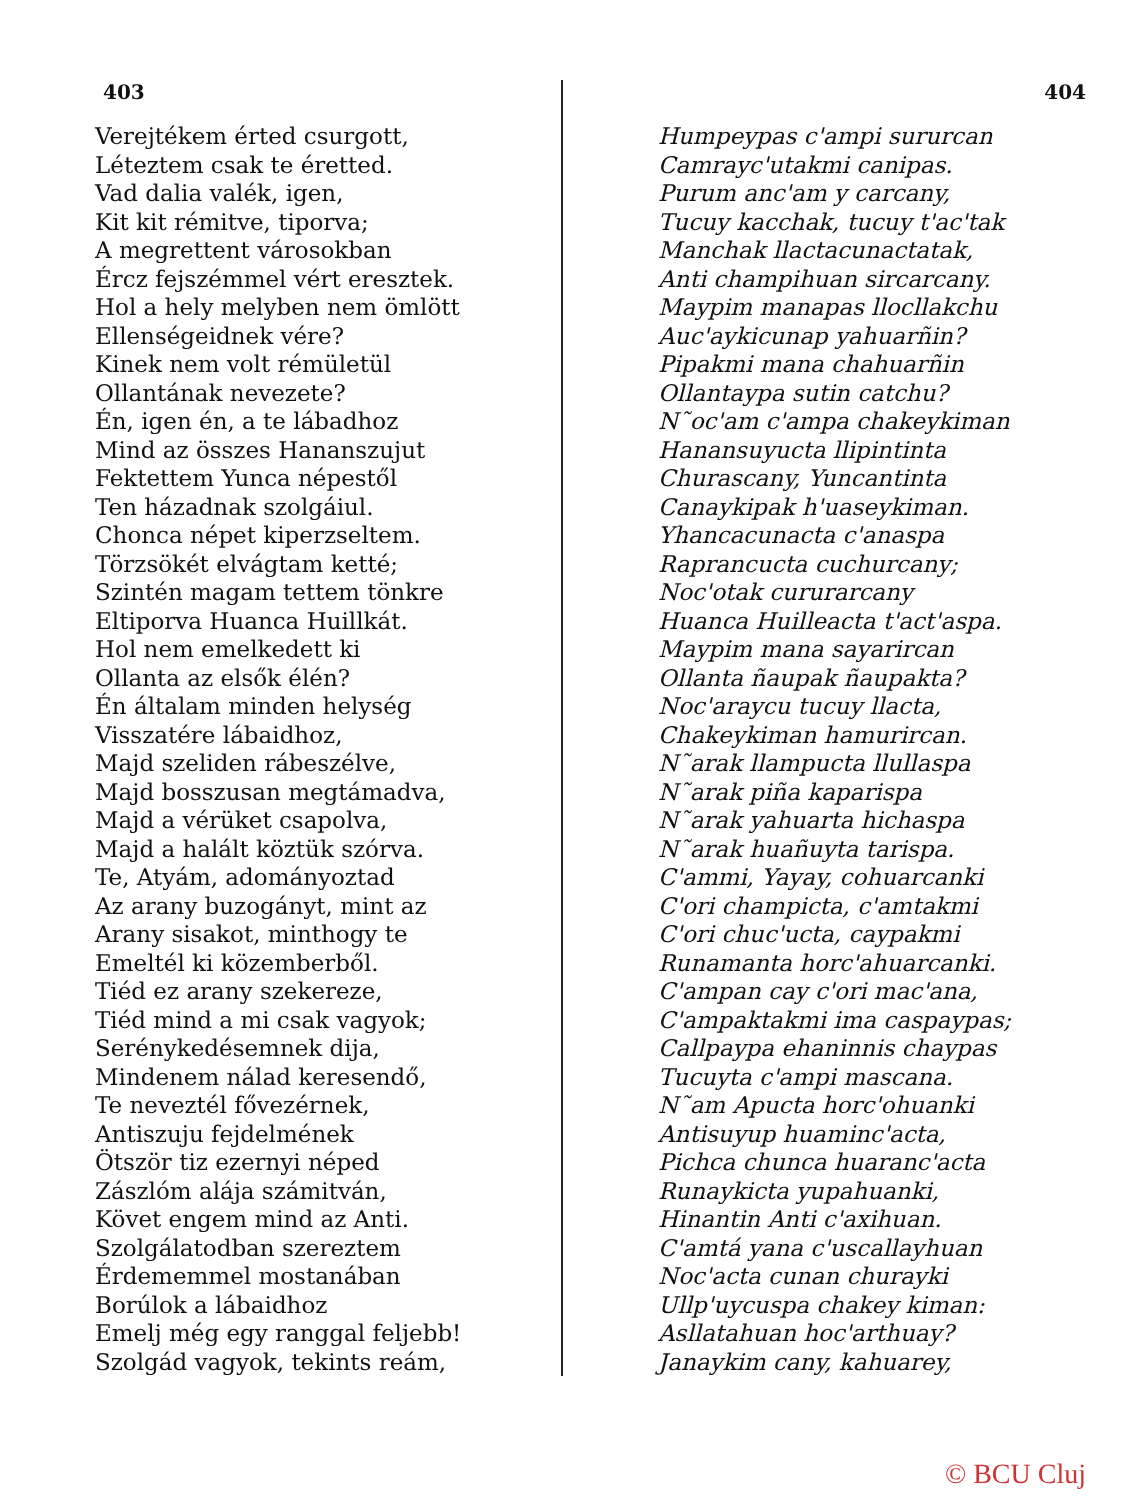403
Verejtékem érted csurgott,
Léteztem csak te éretted.
Vad dalia valék, igen,
Kit kit rémitve, tiporva;
A megrettent városokban
Ércz fejszémmel vért eresztek.
Hol a hely melyben nem ömlött
Ellenségeidnek vére?
Kinek nem volt rémületül
Ollantának nevezete?
Én, igen én, a te lábadhoz
Mind az összes Hananszujut
Fektettem Yunca népestől
Ten házadnak szolgáiul.
Chonca népet kiperzseltem.
Törzsökét elvágtam ketté;
Szintén magam tettem tönkre
Eltiporva Huanca Huillkát.
Hol nem emelkedett ki
Ollanta az elsők élén?
Én általam minden helység
Visszatére lábaidhoz,
Majd szeliden rábeszélve,
Majd bosszusan megtámadva,
Majd a vérüket csapolva,
Majd a halált köztük szórva.
Te, Atyám, adományoztad
Az arany buzogányt, mint az
Arany sisakot, minthogy te
Emeltél ki közemberből.
Tiéd ez arany szekereze,
Tiéd mind a mi csak vagyok;
Serénykedésemnek dija,
Mindenem nálad keresendő,
Te neveztél fővezérnek,
Antiszuju fejdelmének
Ötször tiz ezernyi néped
Zászlóm alája számitván,
Követ engem mind az Anti.
Szolgálatodban szereztem
Érdememmel mostanában
Borúlok a lábaidhoz
Emelj még egy ranggal feljebb!
Szolgád vagyok, tekints reám,
404
Humpeypas c'ampi sururcan
Camrayc'utakmi canipas.
Purum anc'am y carcany,
Tucuy kacchak, tucuy t'ac'tak
Manchak llactacunactatak,
Anti champihuan sircarcany.
Maypim manapas llocllakchu
Auc'aykicunap yahuarñin?
Pipakmi mana chahuarñin
Ollantaypa sutin catchu?
N˜oc'am c'ampa chakeykiman
Hanansuyucta llipintinta
Churascany, Yuncantinta
Canaykipak h'uaseykiman.
Yhancacunacta c'anaspa
Raprancucta cuchurcany;
Noc'otak cururarcany
Huanca Huilleacta t'act'aspa.
Maypim mana sayarircan
Ollanta ñaupak ñaupakta?
Noc'araycu tucuy llacta,
Chakeykiman hamurircan.
N˜arak llampucta llullaspa
N˜arak piña kaparispa
N˜arak yahuarta hichaspa
N˜arak huañuyta tarispa.
C'ammi, Yayay, cohuarcanki
C'ori champicta, c'amtakmi
C'ori chuc'ucta, caypakmi
Runamanta horc'ahuarcanki.
C'ampan cay c'ori mac'ana,
C'ampaktakmi ima caspaypas;
Callpaypa ehaninnis chaypas
Tucuyta c'ampi mascana.
N˜am Apucta horc'ohuanki
Antisuyup huaminc'acta,
Pichca chunca huaranc'acta
Runaykicta yupahuanki,
Hinantin Anti c'axihuan.
C'amtá yana c'uscallayhuan
Noc'acta cunan churayki
Ullp'uycuspa chakey kiman:
Asllatahuan hoc'arthuay?
Janaykim cany, kahuarey,
© BCU Cluj